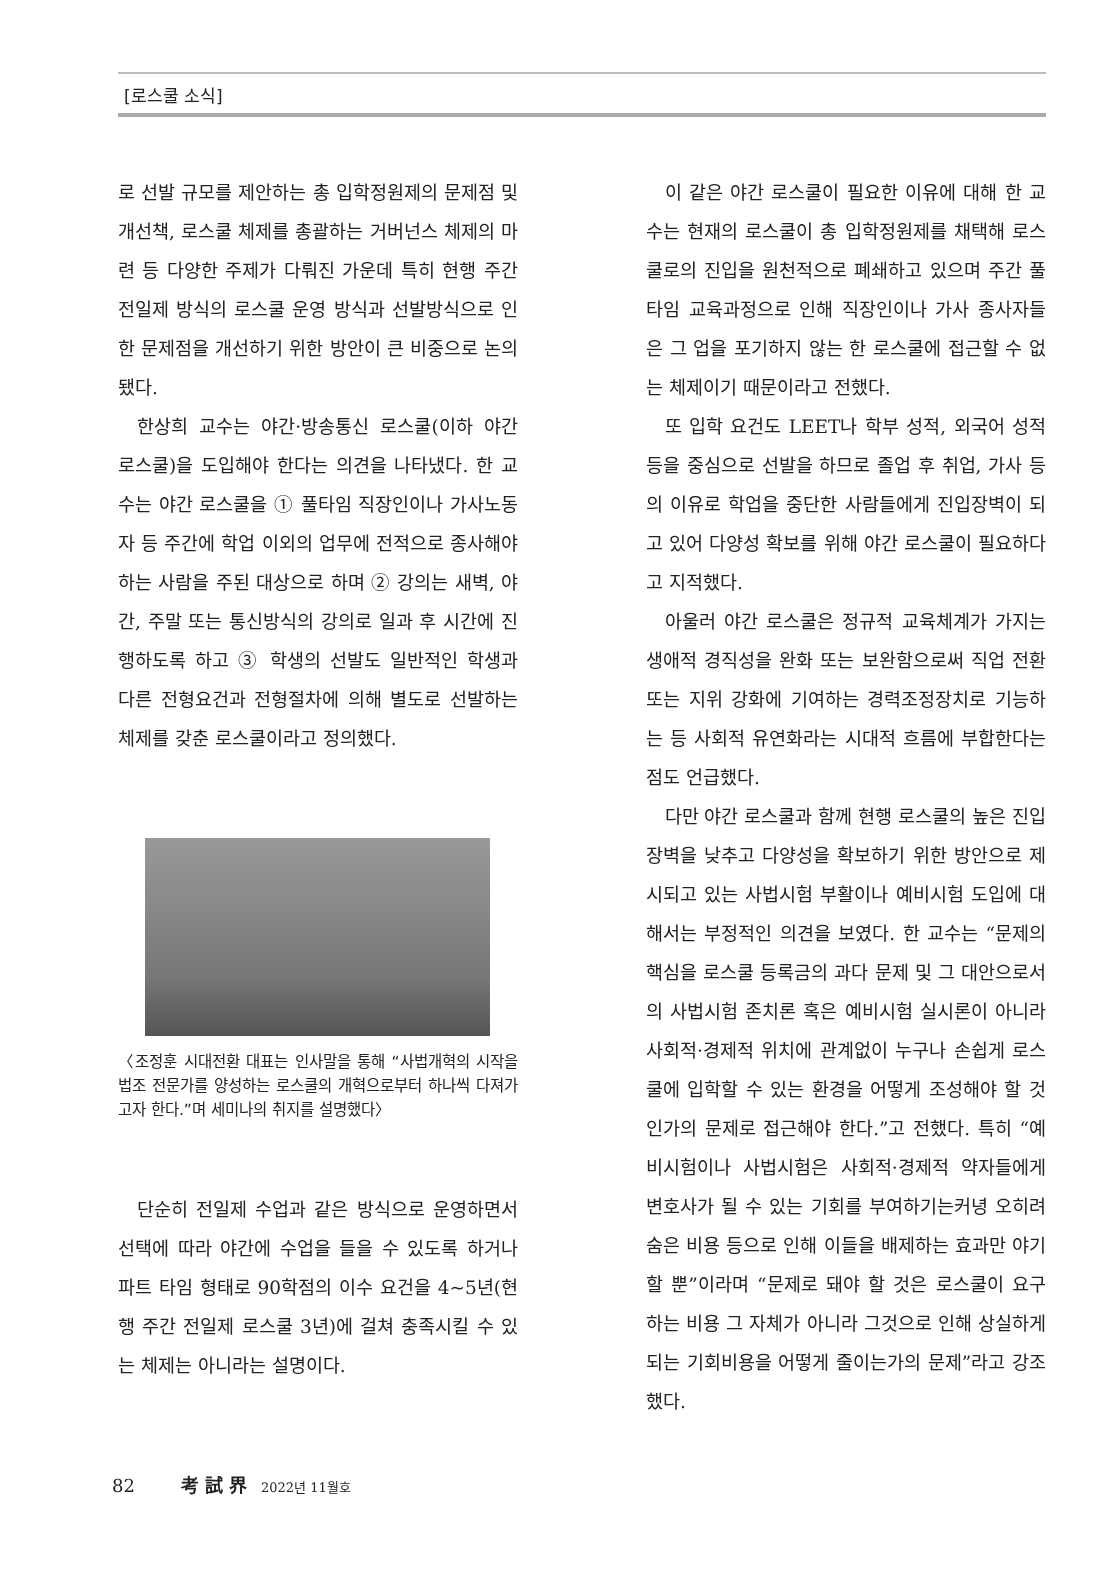[로스쿨 소식]
로 선발 규모를 제안하는 총 입학정원제의 문제점 및 개선책, 로스쿨 체제를 총괄하는 거버넌스 체제의 마련 등 다양한 주제가 다뤄진 가운데 특히 현행 주간 전일제 방식의 로스쿨 운영 방식과 선발방식으로 인한 문제점을 개선하기 위한 방안이 큰 비중으로 논의됐다.
한상희 교수는 야간·방송통신 로스쿨(이하 야간 로스쿨)을 도입해야 한다는 의견을 나타냈다. 한 교수는 야간 로스쿨을 ① 풀타임 직장인이나 가사노동자 등 주간에 학업 이외의 업무에 전적으로 종사해야 하는 사람을 주된 대상으로 하며 ② 강의는 새벽, 야간, 주말 또는 통신방식의 강의로 일과 후 시간에 진행하도록 하고 ③ 학생의 선발도 일반적인 학생과 다른 전형요건과 전형절차에 의해 별도로 선발하는 체제를 갖춘 로스쿨이라고 정의했다.
〈조정훈 시대전환 대표는 인사말을 통해 “사법개혁의 시작을 법조 전문가를 양성하는 로스쿨의 개혁으로부터 하나씩 다져가고자 한다.”며 세미나의 취지를 설명했다〉
단순히 전일제 수업과 같은 방식으로 운영하면서 선택에 따라 야간에 수업을 들을 수 있도록 하거나 파트 타임 형태로 90학점의 이수 요건을 4~5년(현행 주간 전일제 로스쿨 3년)에 걸쳐 충족시킬 수 있는 체제는 아니라는 설명이다.
이 같은 야간 로스쿨이 필요한 이유에 대해 한 교수는 현재의 로스쿨이 총 입학정원제를 채택해 로스쿨로의 진입을 원천적으로 폐쇄하고 있으며 주간 풀타임 교육과정으로 인해 직장인이나 가사 종사자들은 그 업을 포기하지 않는 한 로스쿨에 접근할 수 없는 체제이기 때문이라고 전했다.
또 입학 요건도 LEET나 학부 성적, 외국어 성적 등을 중심으로 선발을 하므로 졸업 후 취업, 가사 등의 이유로 학업을 중단한 사람들에게 진입장벽이 되고 있어 다양성 확보를 위해 야간 로스쿨이 필요하다고 지적했다.
아울러 야간 로스쿨은 정규적 교육체계가 가지는 생애적 경직성을 완화 또는 보완함으로써 직업 전환 또는 지위 강화에 기여하는 경력조정장치로 기능하는 등 사회적 유연화라는 시대적 흐름에 부합한다는 점도 언급했다.
다만 야간 로스쿨과 함께 현행 로스쿨의 높은 진입장벽을 낮추고 다양성을 확보하기 위한 방안으로 제시되고 있는 사법시험 부활이나 예비시험 도입에 대해서는 부정적인 의견을 보였다. 한 교수는 “문제의 핵심을 로스쿨 등록금의 과다 문제 및 그 대안으로서의 사법시험 존치론 혹은 예비시험 실시론이 아니라 사회적·경제적 위치에 관계없이 누구나 손쉽게 로스쿨에 입학할 수 있는 환경을 어떻게 조성해야 할 것인가의 문제로 접근해야 한다.”고 전했다. 특히 “예비시험이나 사법시험은 사회적·경제적 약자들에게 변호사가 될 수 있는 기회를 부여하기는커녕 오히려 숨은 비용 등으로 인해 이들을 배제하는 효과만 야기할 뿐”이라며 “문제로 돼야 할 것은 로스쿨이 요구하는 비용 그 자체가 아니라 그것으로 인해 상실하게 되는 기회비용을 어떻게 줄이는가의 문제”라고 강조했다.
82 考 試 界 2022년 11월호